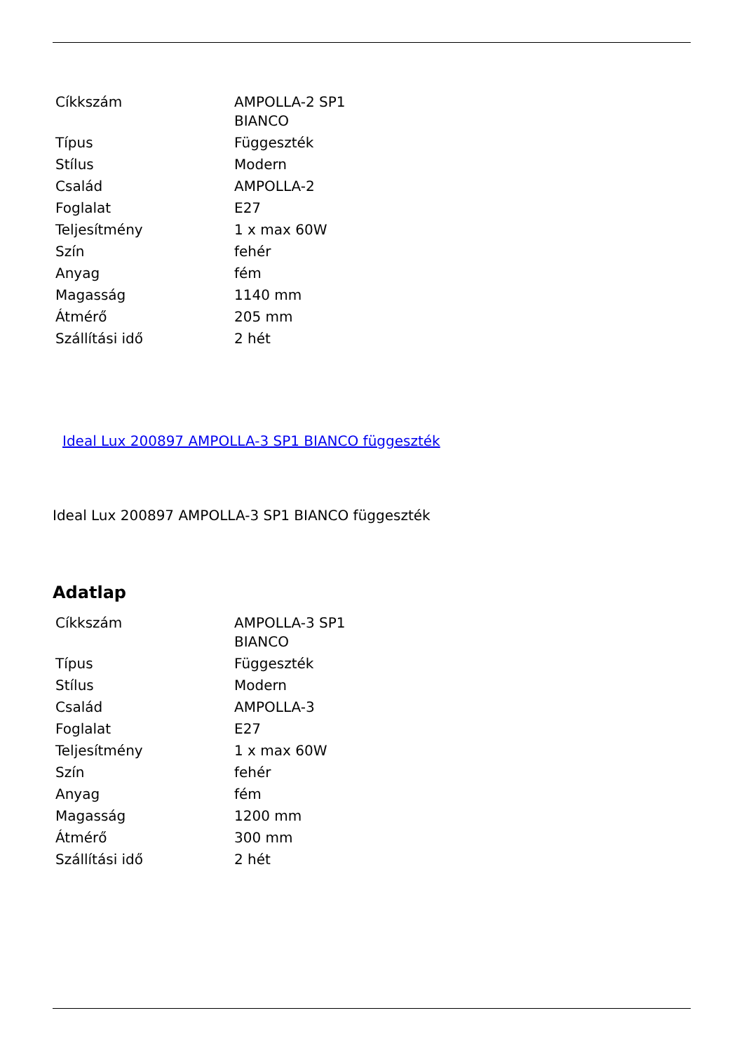| Cíkkszám | AMPOLLA-2 SP1 BIANCO |
| Típus | Függeszték |
| Stílus | Modern |
| Család | AMPOLLA-2 |
| Foglalat | E27 |
| Teljesítmény | 1 x max 60W |
| Szín | fehér |
| Anyag | fém |
| Magasság | 1140 mm |
| Átmérő | 205 mm |
| Szállítási idő | 2 hét |
Ideal Lux 200897 AMPOLLA-3 SP1 BIANCO függeszték
Ideal Lux 200897 AMPOLLA-3 SP1 BIANCO függeszték
Adatlap
| Cíkkszám | AMPOLLA-3 SP1 BIANCO |
| Típus | Függeszték |
| Stílus | Modern |
| Család | AMPOLLA-3 |
| Foglalat | E27 |
| Teljesítmény | 1 x max 60W |
| Szín | fehér |
| Anyag | fém |
| Magasság | 1200 mm |
| Átmérő | 300 mm |
| Szállítási idő | 2 hét |